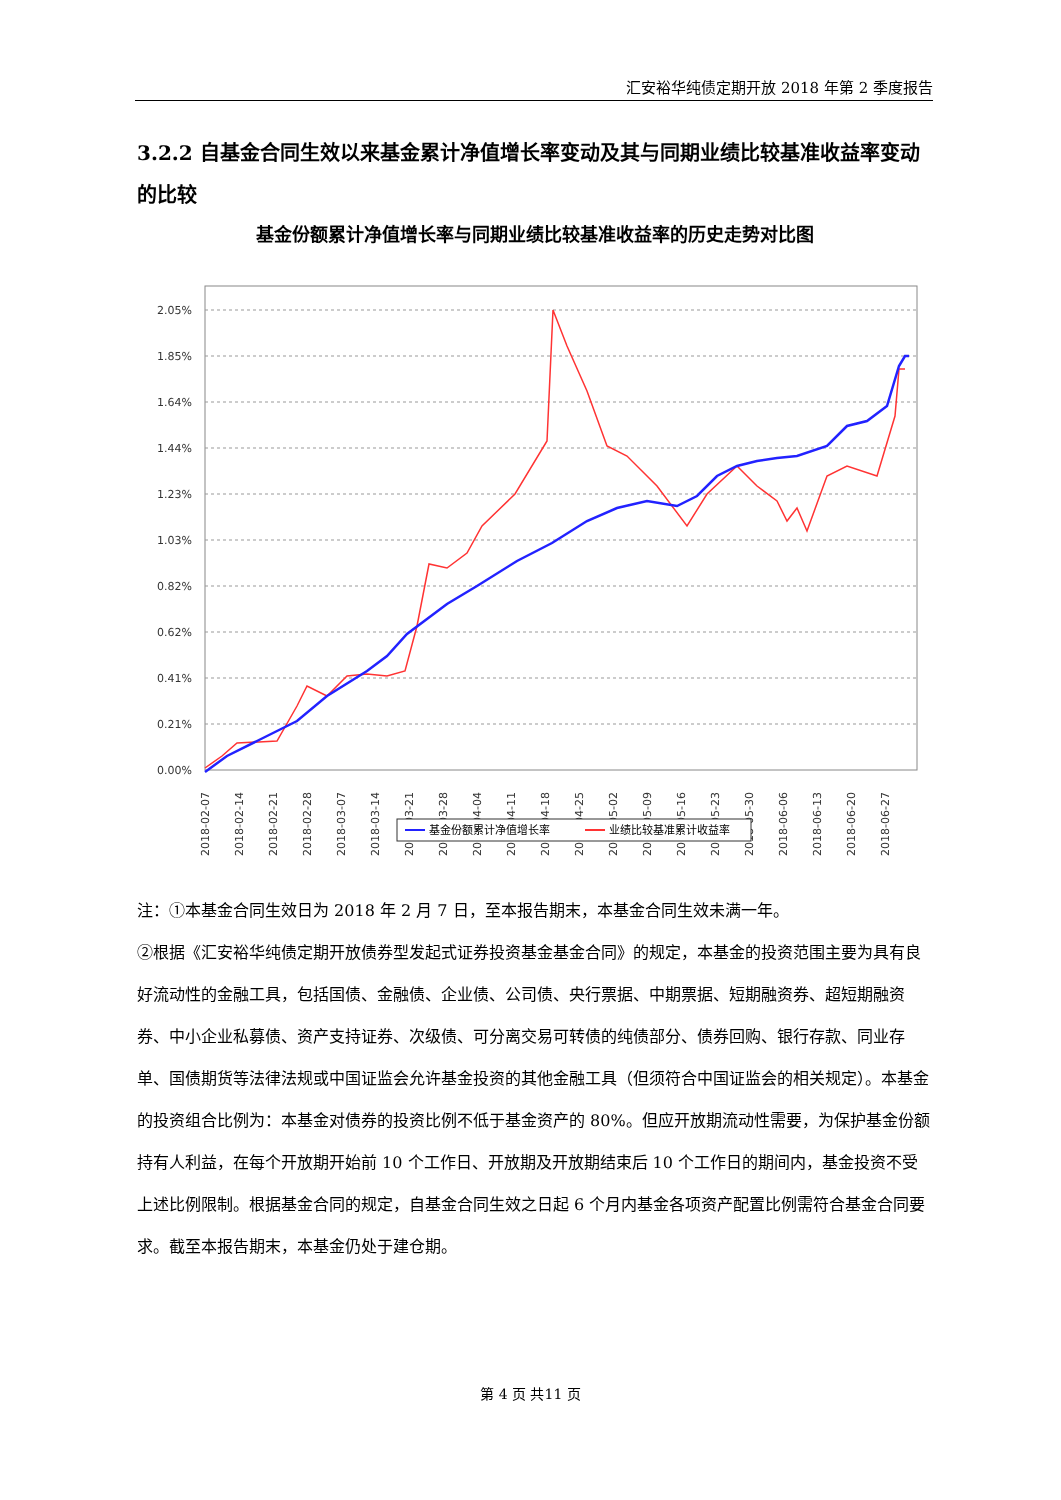汇安裕华纯债定期开放 2018 年第 2 季度报告
3.2.2 自基金合同生效以来基金累计净值增长率变动及其与同期业绩比较基准收益率变动的比较
基金份额累计净值增长率与同期业绩比较基准收益率的历史走势对比图
2.05%
1.85%
1.64%
1.44%
1.23%
1.03%
0.82%
0.62%
0.41%
0.21%
0.00%
2018-02-07
2018-02-14
2018-02-21
2018-02-28
2018-03-07
2018-03-14
2018-03-21
2018-03-28
2018-04-04
2018-04-11
2018-04-18
2018-04-25
2018-05-02
2018-05-09
2018-05-16
2018-05-23
2018-05-30
2018-06-06
2018-06-13
2018-06-20
2018-06-27
基金份额累计净值增长率
业绩比较基准累计收益率
注：①本基金合同生效日为 2018 年 2 月 7 日，至本报告期末，本基金合同生效未满一年。
②根据《汇安裕华纯债定期开放债券型发起式证券投资基金基金合同》的规定，本基金的投资范围主要为具有良好流动性的金融工具，包括国债、金融债、企业债、公司债、央行票据、中期票据、短期融资券、超短期融资券、中小企业私募债、资产支持证券、次级债、可分离交易可转债的纯债部分、债券回购、银行存款、同业存单、国债期货等法律法规或中国证监会允许基金投资的其他金融工具（但须符合中国证监会的相关规定）。本基金的投资组合比例为：本基金对债券的投资比例不低于基金资产的 80%。但应开放期流动性需要，为保护基金份额持有人利益，在每个开放期开始前 10 个工作日、开放期及开放期结束后 10 个工作日的期间内，基金投资不受上述比例限制。根据基金合同的规定，自基金合同生效之日起 6 个月内基金各项资产配置比例需符合基金合同要求。截至本报告期末，本基金仍处于建仓期。
第 4 页 共11 页